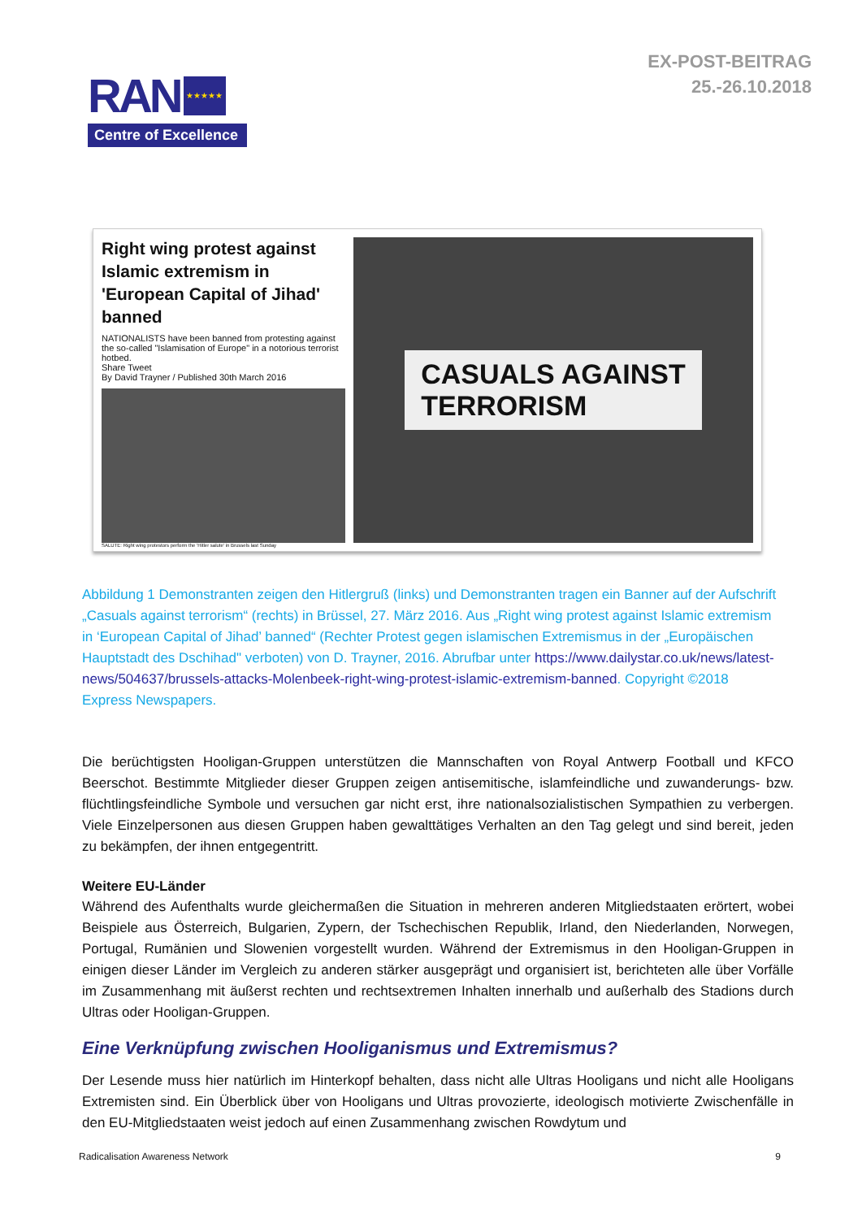RAN
★★★★★
Centre of Excellence
EX-POST-BEITRAG
25.-26.10.2018
Right wing protest against Islamic extremism in 'European Capital of Jihad' banned
NATIONALISTS have been banned from protesting against the so-called "Islamisation of Europe" in a notorious terrorist hotbed.
Share Tweet
By David Trayner / Published 30th March 2016
SALUTE: Right wing protestors perform the 'Hitler salute' in Brussels last Sunday
CASUALS AGAINST
TERRORISM
Abbildung 1 Demonstranten zeigen den Hitlergruß (links) und Demonstranten tragen ein Banner auf der Aufschrift „Casuals against terrorism“ (rechts) in Brüssel, 27. März 2016. Aus „Right wing protest against Islamic extremism in ‘European Capital of Jihad’ banned“ (Rechter Protest gegen islamischen Extremismus in der „Europäischen Hauptstadt des Dschihad" verboten) von D. Trayner, 2016. Abrufbar unter https://www.dailystar.co.uk/news/latest-news/504637/brussels-attacks-Molenbeek-right-wing-protest-islamic-extremism-banned. Copyright ©2018 Express Newspapers.
Die berüchtigsten Hooligan-Gruppen unterstützen die Mannschaften von Royal Antwerp Football und KFCO Beerschot. Bestimmte Mitglieder dieser Gruppen zeigen antisemitische, islamfeindliche und zuwanderungs- bzw. flüchtlingsfeindliche Symbole und versuchen gar nicht erst, ihre nationalsozialistischen Sympathien zu verbergen. Viele Einzelpersonen aus diesen Gruppen haben gewalttätiges Verhalten an den Tag gelegt und sind bereit, jeden zu bekämpfen, der ihnen entgegentritt.
Weitere EU-Länder
Während des Aufenthalts wurde gleichermaßen die Situation in mehreren anderen Mitgliedstaaten erörtert, wobei Beispiele aus Österreich, Bulgarien, Zypern, der Tschechischen Republik, Irland, den Niederlanden, Norwegen, Portugal, Rumänien und Slowenien vorgestellt wurden. Während der Extremismus in den Hooligan-Gruppen in einigen dieser Länder im Vergleich zu anderen stärker ausgeprägt und organisiert ist, berichteten alle über Vorfälle im Zusammenhang mit äußerst rechten und rechtsextremen Inhalten innerhalb und außerhalb des Stadions durch Ultras oder Hooligan-Gruppen.
Eine Verknüpfung zwischen Hooliganismus und Extremismus?
Der Lesende muss hier natürlich im Hinterkopf behalten, dass nicht alle Ultras Hooligans und nicht alle Hooligans Extremisten sind. Ein Überblick über von Hooligans und Ultras provozierte, ideologisch motivierte Zwischenfälle in den EU-Mitgliedstaaten weist jedoch auf einen Zusammenhang zwischen Rowdytum und
Radicalisation Awareness Network 9